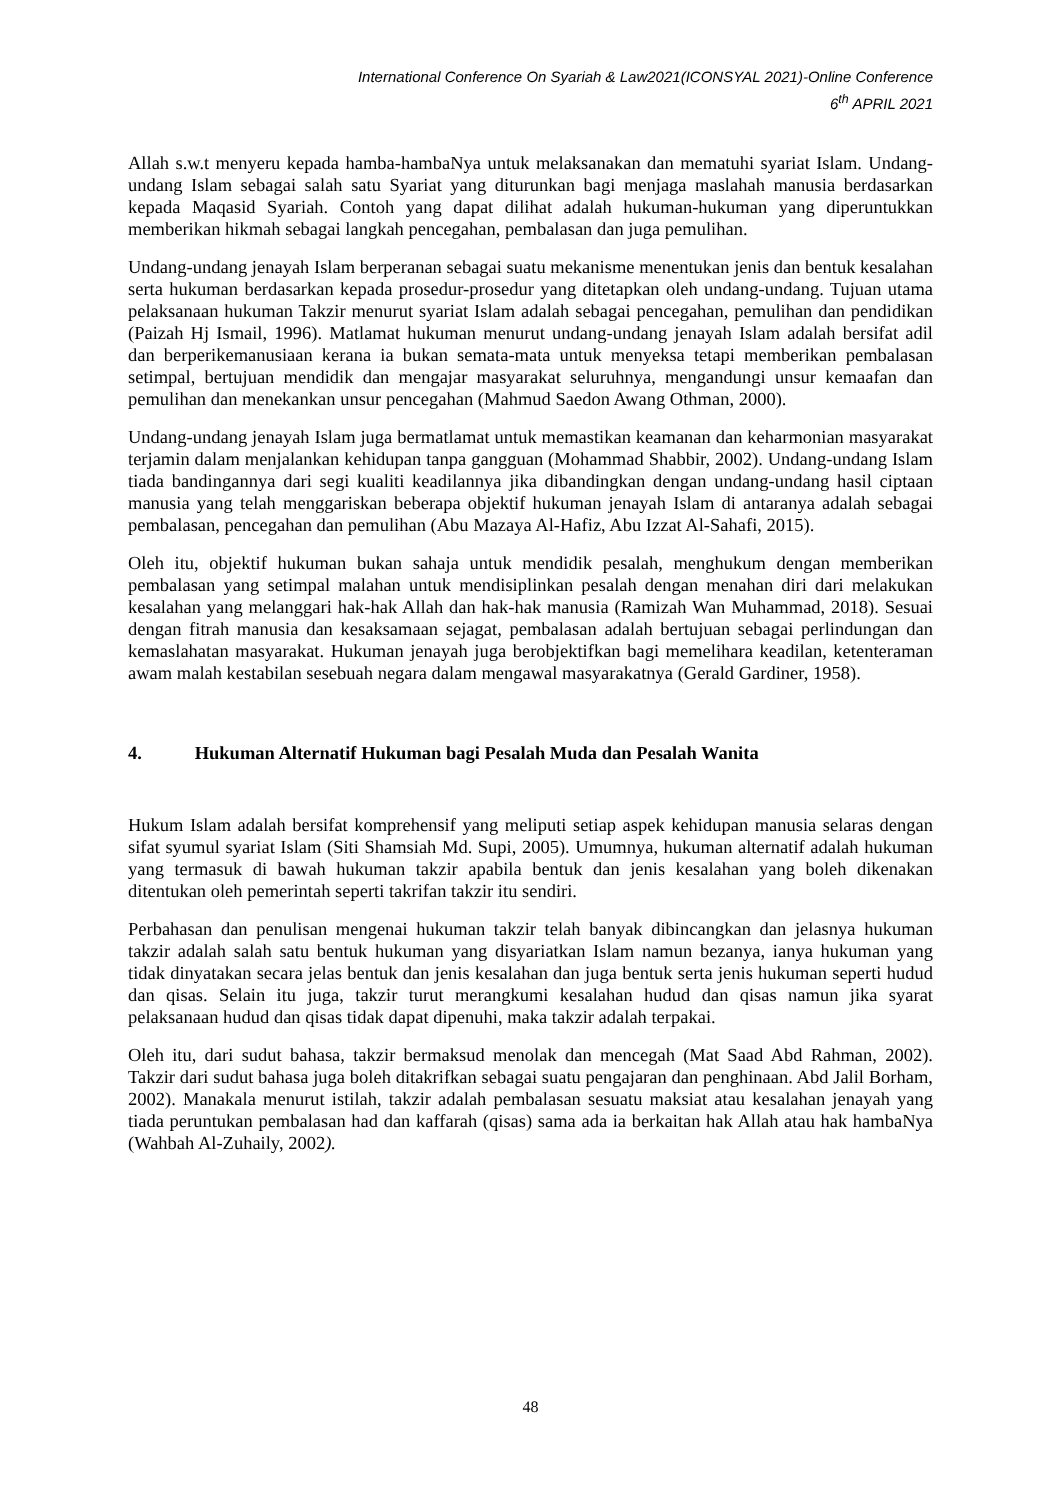International Conference On Syariah & Law2021(ICONSYAL 2021)-Online Conference
6<sup>th</sup> APRIL 2021
Allah s.w.t menyeru kepada hamba-hambaNya untuk melaksanakan dan mematuhi syariat Islam. Undang-undang Islam sebagai salah satu Syariat yang diturunkan bagi menjaga maslahah manusia berdasarkan kepada Maqasid Syariah. Contoh yang dapat dilihat adalah hukuman-hukuman yang diperuntukkan memberikan hikmah sebagai langkah pencegahan, pembalasan dan juga pemulihan.
Undang-undang jenayah Islam berperanan sebagai suatu mekanisme menentukan jenis dan bentuk kesalahan serta hukuman berdasarkan kepada prosedur-prosedur yang ditetapkan oleh undang-undang. Tujuan utama pelaksanaan hukuman Takzir menurut syariat Islam adalah sebagai pencegahan, pemulihan dan pendidikan (Paizah Hj Ismail, 1996). Matlamat hukuman menurut undang-undang jenayah Islam adalah bersifat adil dan berperikemanusiaan kerana ia bukan semata-mata untuk menyeksa tetapi memberikan pembalasan setimpal, bertujuan mendidik dan mengajar masyarakat seluruhnya, mengandungi unsur kemaafan dan pemulihan dan menekankan unsur pencegahan (Mahmud Saedon Awang Othman, 2000).
Undang-undang jenayah Islam juga bermatlamat untuk memastikan keamanan dan keharmonian masyarakat terjamin dalam menjalankan kehidupan tanpa gangguan (Mohammad Shabbir, 2002). Undang-undang Islam tiada bandingannya dari segi kualiti keadilannya jika dibandingkan dengan undang-undang hasil ciptaan manusia yang telah menggariskan beberapa objektif hukuman jenayah Islam di antaranya adalah sebagai pembalasan, pencegahan dan pemulihan (Abu Mazaya Al-Hafiz, Abu Izzat Al-Sahafi, 2015).
Oleh itu, objektif hukuman bukan sahaja untuk mendidik pesalah, menghukum dengan memberikan pembalasan yang setimpal malahan untuk mendisiplinkan pesalah dengan menahan diri dari melakukan kesalahan yang melanggari hak-hak Allah dan hak-hak manusia (Ramizah Wan Muhammad, 2018). Sesuai dengan fitrah manusia dan kesaksamaan sejagat, pembalasan adalah bertujuan sebagai perlindungan dan kemaslahatan masyarakat. Hukuman jenayah juga berobjektifkan bagi memelihara keadilan, ketenteraman awam malah kestabilan sesebuah negara dalam mengawal masyarakatnya (Gerald Gardiner, 1958).
4. Hukuman Alternatif Hukuman bagi Pesalah Muda dan Pesalah Wanita
Hukum Islam adalah bersifat komprehensif yang meliputi setiap aspek kehidupan manusia selaras dengan sifat syumul syariat Islam (Siti Shamsiah Md. Supi, 2005). Umumnya, hukuman alternatif adalah hukuman yang termasuk di bawah hukuman takzir apabila bentuk dan jenis kesalahan yang boleh dikenakan ditentukan oleh pemerintah seperti takrifan takzir itu sendiri.
Perbahasan dan penulisan mengenai hukuman takzir telah banyak dibincangkan dan jelasnya hukuman takzir adalah salah satu bentuk hukuman yang disyariatkan Islam namun bezanya, ianya hukuman yang tidak dinyatakan secara jelas bentuk dan jenis kesalahan dan juga bentuk serta jenis hukuman seperti hudud dan qisas. Selain itu juga, takzir turut merangkumi kesalahan hudud dan qisas namun jika syarat pelaksanaan hudud dan qisas tidak dapat dipenuhi, maka takzir adalah terpakai.
Oleh itu, dari sudut bahasa, takzir bermaksud menolak dan mencegah (Mat Saad Abd Rahman, 2002). Takzir dari sudut bahasa juga boleh ditakrifkan sebagai suatu pengajaran dan penghinaan. Abd Jalil Borham, 2002). Manakala menurut istilah, takzir adalah pembalasan sesuatu maksiat atau kesalahan jenayah yang tiada peruntukan pembalasan had dan kaffarah (qisas) sama ada ia berkaitan hak Allah atau hak hambaNya (Wahbah Al-Zuhaily, 2002).
48